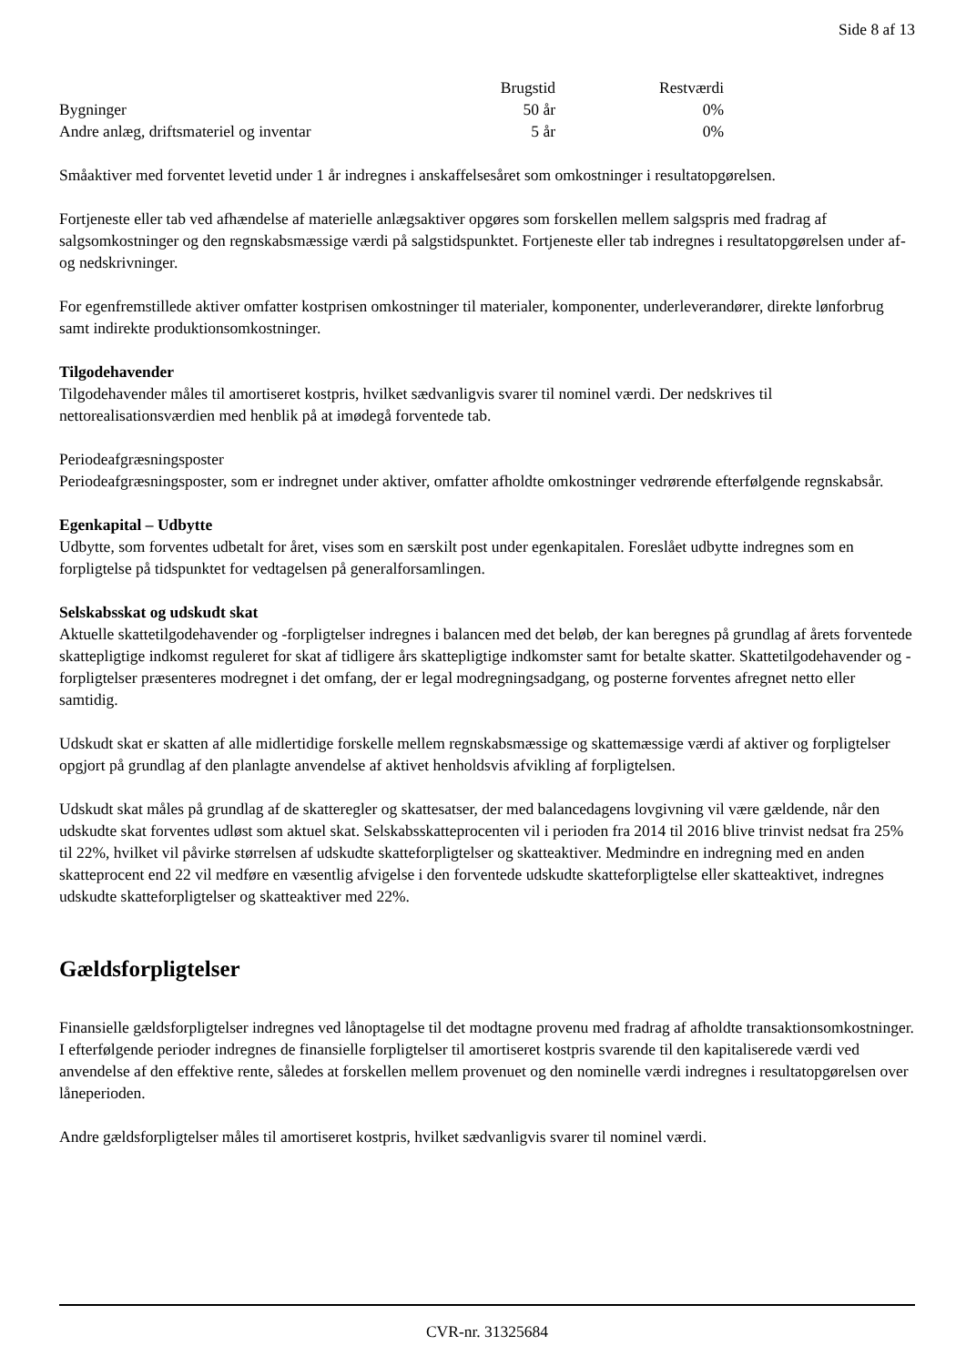Side 8 af 13
| | Brugstid | Restværdi |
| --- | --- | --- |
| Bygninger | 50 år | 0% |
| Andre anlæg, driftsmateriel og inventar | 5 år | 0% |
Småaktiver med forventet levetid under 1 år indregnes i anskaffelsesåret som omkostninger i resultatopgørelsen.
Fortjeneste eller tab ved afhændelse af materielle anlægsaktiver opgøres som forskellen mellem salgspris med fradrag af salgsomkostninger og den regnskabsmæssige værdi på salgstidspunktet. Fortjeneste eller tab indregnes i resultatopgørelsen under af- og nedskrivninger.
For egenfremstillede aktiver omfatter kostprisen omkostninger til materialer, komponenter, underleverandører, direkte lønforbrug samt indirekte produktionsomkostninger.
Tilgodehavender
Tilgodehavender måles til amortiseret kostpris, hvilket sædvanligvis svarer til nominel værdi. Der nedskrives til nettorealisationsværdien med henblik på at imødegå forventede tab.
Periodeafgræsningsposter
Periodeafgræsningsposter, som er indregnet under aktiver, omfatter afholdte omkostninger vedrørende efterfølgende regnskabsår.
Egenkapital – Udbytte
Udbytte, som forventes udbetalt for året, vises som en særskilt post under egenkapitalen. Foreslået udbytte indregnes som en forpligtelse på tidspunktet for vedtagelsen på generalforsamlingen.
Selskabsskat og udskudt skat
Aktuelle skattetilgodehavender og -forpligtelser indregnes i balancen med det beløb, der kan beregnes på grundlag af årets forventede skattepligtige indkomst reguleret for skat af tidligere års skattepligtige indkomster samt for betalte skatter. Skattetilgodehavender og -forpligtelser præsenteres modregnet i det omfang, der er legal modregningsadgang, og posterne forventes afregnet netto eller samtidig.
Udskudt skat er skatten af alle midlertidige forskelle mellem regnskabsmæssige og skattemæssige værdi af aktiver og forpligtelser opgjort på grundlag af den planlagte anvendelse af aktivet henholdsvis afvikling af forpligtelsen.
Udskudt skat måles på grundlag af de skatteregler og skattesatser, der med balancedagens lovgivning vil være gældende, når den udskudte skat forventes udløst som aktuel skat. Selskabsskatteprocenten vil i perioden fra 2014 til 2016 blive trinvist nedsat fra 25% til 22%, hvilket vil påvirke størrelsen af udskudte skatteforpligtelser og skatteaktiver. Medmindre en indregning med en anden skatteprocent end 22 vil medføre en væsentlig afvigelse i den forventede udskudte skatteforpligtelse eller skatteaktivet, indregnes udskudte skatteforpligtelser og skatteaktiver med 22%.
Gældsforpligtelser
Finansielle gældsforpligtelser indregnes ved lånoptagelse til det modtagne provenu med fradrag af afholdte transaktionsomkostninger. I efterfølgende perioder indregnes de finansielle forpligtelser til amortiseret kostpris svarende til den kapitaliserede værdi ved anvendelse af den effektive rente, således at forskellen mellem provenuet og den nominelle værdi indregnes i resultatopgørelsen over låneperioden.
Andre gældsforpligtelser måles til amortiseret kostpris, hvilket sædvanligvis svarer til nominel værdi.
CVR-nr. 31325684